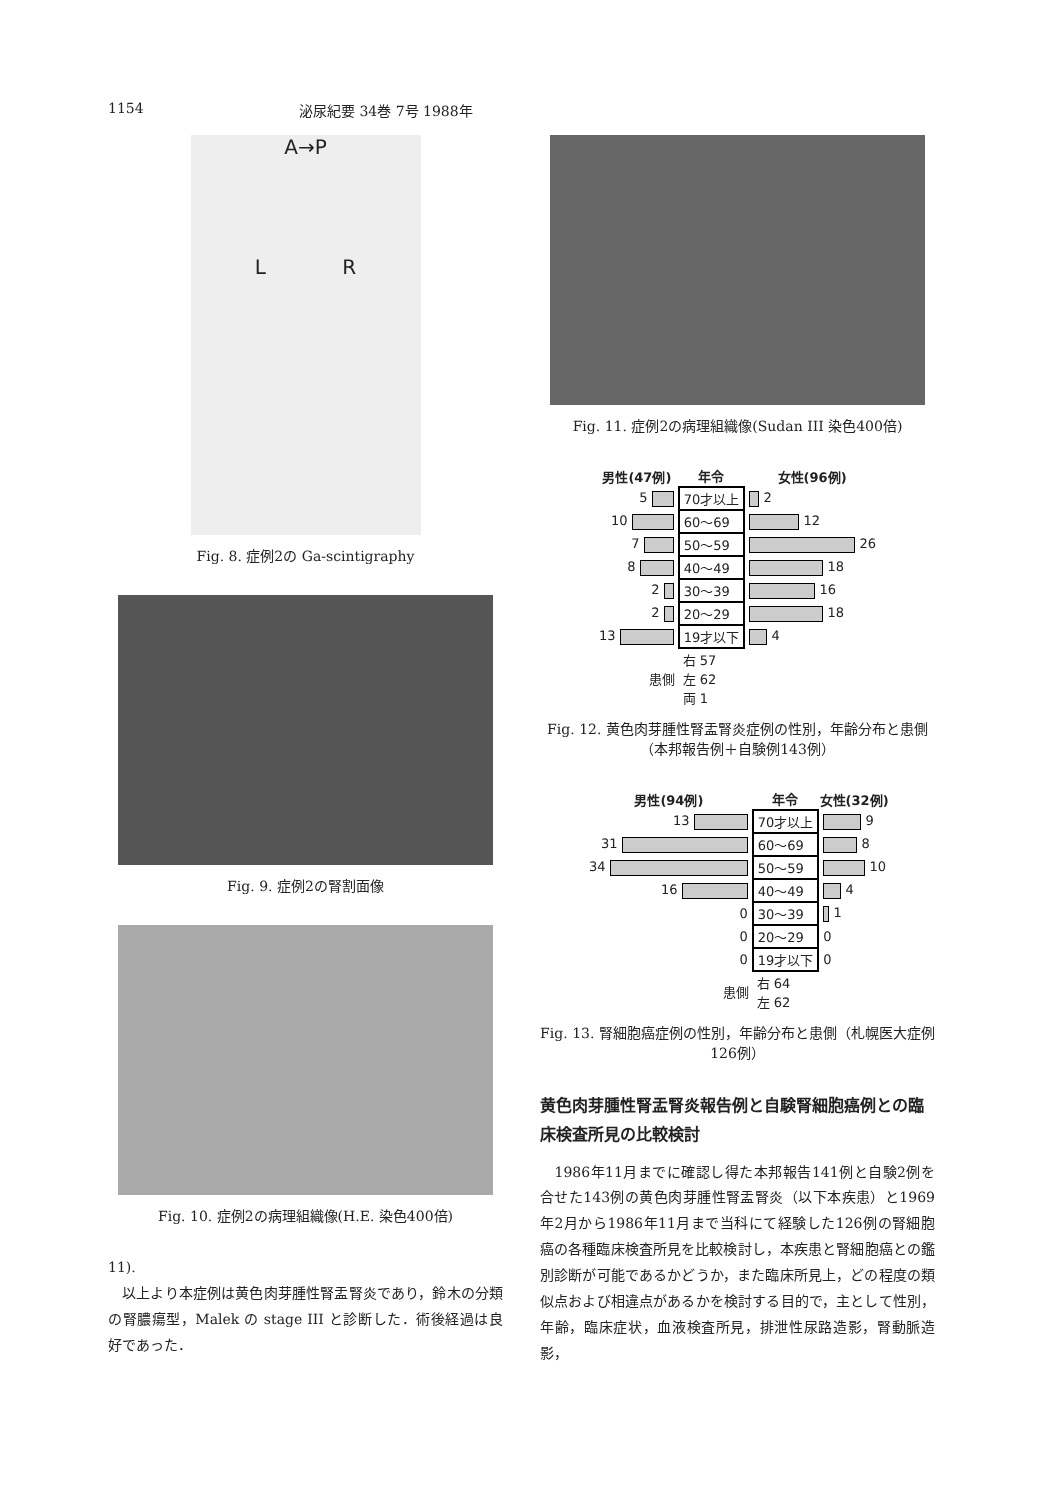1154 泌尿紀要 34巻 7号 1988年
A→P
L R
Fig. 8. 症例2の Ga-scintigraphy
Fig. 9. 症例2の腎割面像
Fig. 10. 症例2の病理組織像(H.E. 染色400倍)
11).
　以上より本症例は黄色肉芽腫性腎盂腎炎であり，鈴木の分類の腎膿瘍型，Malek の stage III と診断した．術後経過は良好であった．
Fig. 11. 症例2の病理組織像(Sudan III 染色400倍)
| 男性(47例) | 年令 | 女性(96例) |
| --- | --- | --- |
| 5 | 70才以上 | 2 |
| 10 | 60～69 | 12 |
| 7 | 50～59 | 26 |
| 8 | 40～49 | 18 |
| 2 | 30～39 | 16 |
| 2 | 20～29 | 18 |
| 13 | 19才以下 | 4 |
| 患側 | 右 57 左 62 両 1 | |
Fig. 12. 黄色肉芽腫性腎盂腎炎症例の性別，年齢分布と患側（本邦報告例＋自験例143例）
| 男性(94例) | 年令 | 女性(32例) |
| --- | --- | --- |
| 13 | 70才以上 | 9 |
| 31 | 60～69 | 8 |
| 34 | 50～59 | 10 |
| 16 | 40～49 | 4 |
| 0 | 30～39 | 1 |
| 0 | 20～29 | 0 |
| 0 | 19才以下 | 0 |
| 患側 | 右 64 左 62 | |
Fig. 13. 腎細胞癌症例の性別，年齢分布と患側（札幌医大症例126例）
黄色肉芽腫性腎盂腎炎報告例と自験腎細胞癌例との臨床検査所見の比較検討
　1986年11月までに確認し得た本邦報告141例と自験2例を合せた143例の黄色肉芽腫性腎盂腎炎（以下本疾患）と1969年2月から1986年11月まで当科にて経験した126例の腎細胞癌の各種臨床検査所見を比較検討し，本疾患と腎細胞癌との鑑別診断が可能であるかどうか，また臨床所見上，どの程度の類似点および相違点があるかを検討する目的で，主として性別，年齢，臨床症状，血液検査所見，排泄性尿路造影，腎動脈造影，